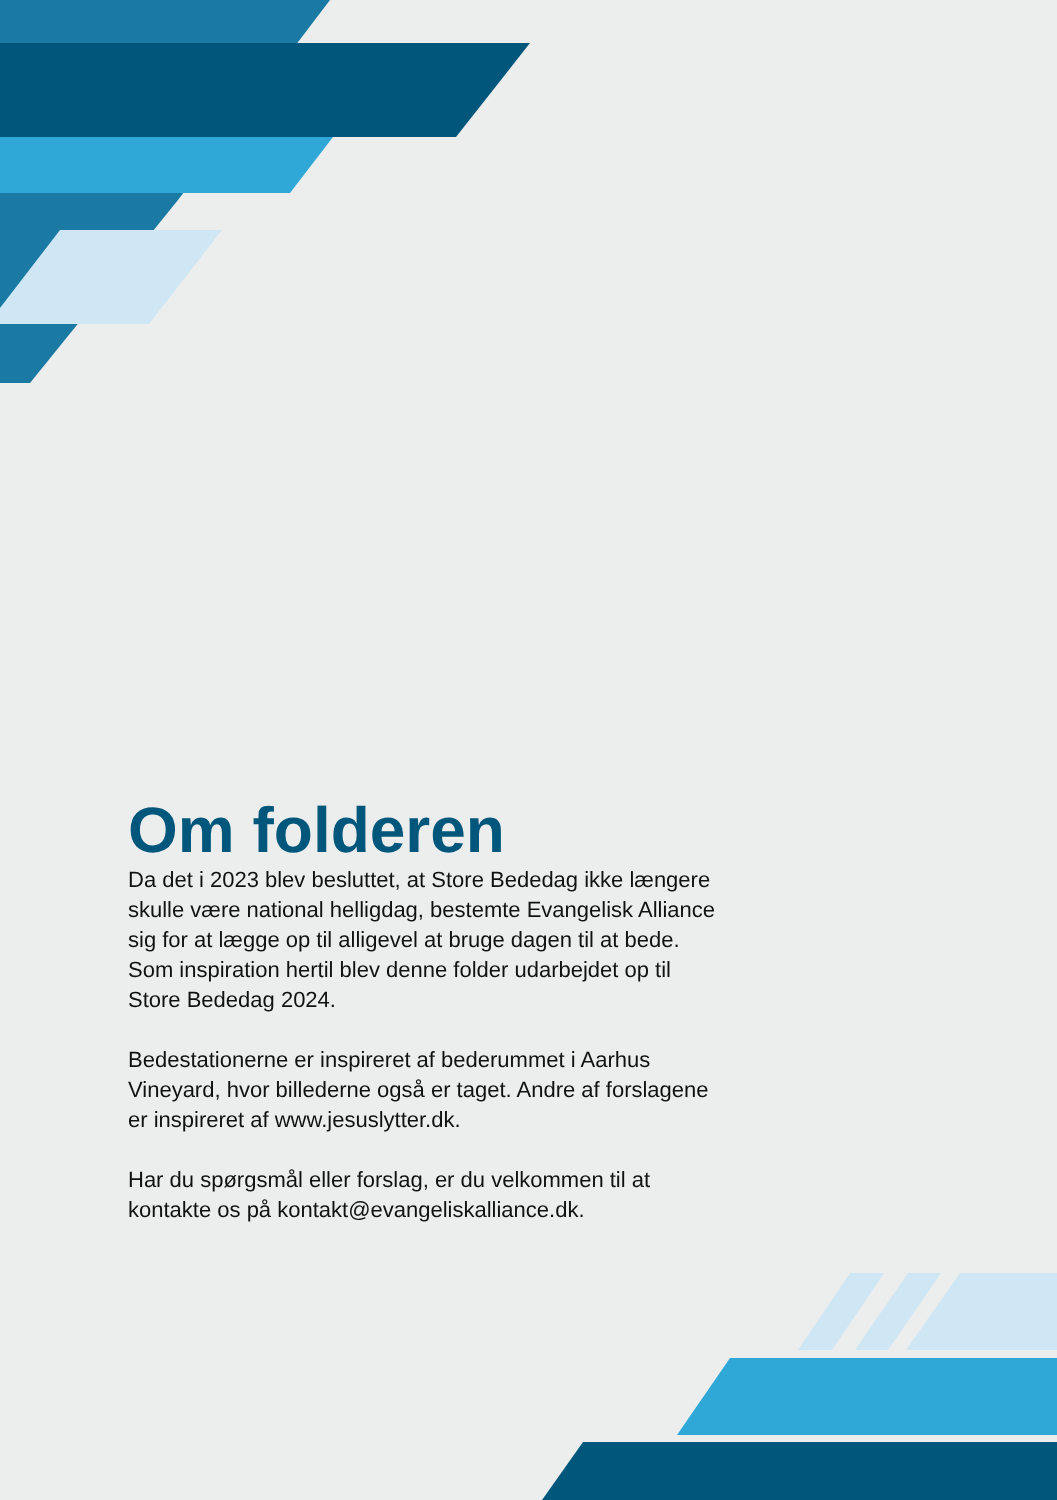Om folderen
Da det i 2023 blev besluttet, at Store Bededag ikke længere skulle være national helligdag, bestemte Evangelisk Alliance sig for at lægge op til alligevel at bruge dagen til at bede. Som inspiration hertil blev denne folder udarbejdet op til Store Bededag 2024.
Bedestationerne er inspireret af bederummet i Aarhus Vineyard, hvor billederne også er taget. Andre af forslagene er inspireret af www.jesuslytter.dk.
Har du spørgsmål eller forslag, er du velkommen til at kontakte os på kontakt@evangeliskalliance.dk.